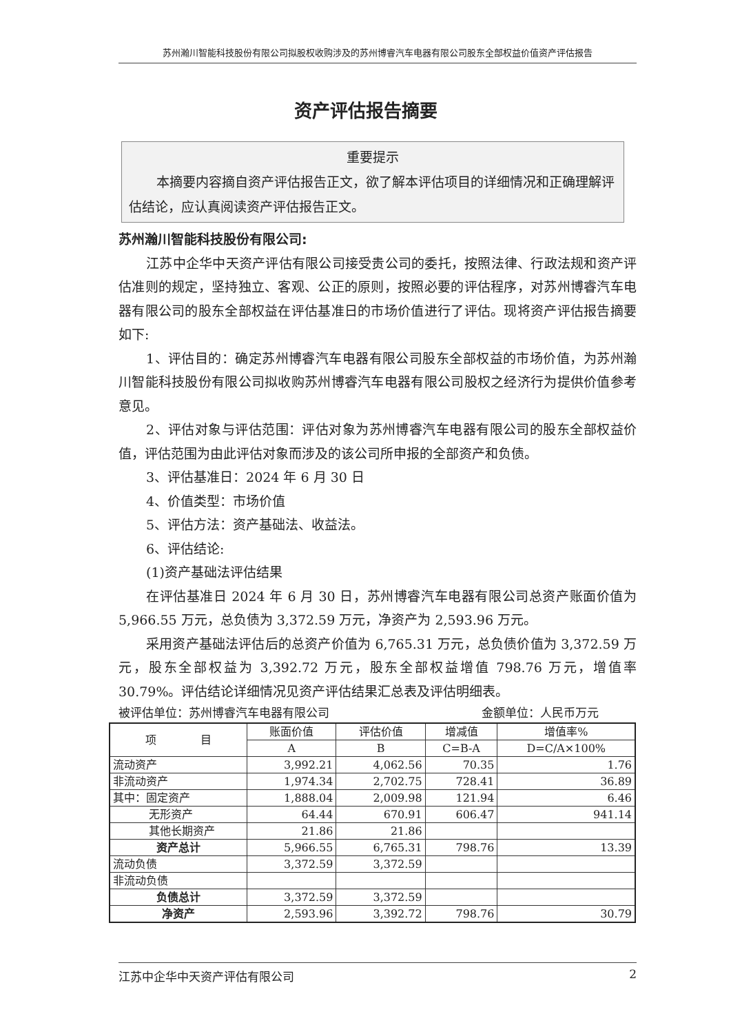苏州瀚川智能科技股份有限公司拟股权收购涉及的苏州博睿汽车电器有限公司股东全部权益价值资产评估报告
资产评估报告摘要
重要提示
本摘要内容摘自资产评估报告正文，欲了解本评估项目的详细情况和正确理解评估结论，应认真阅读资产评估报告正文。
苏州瀚川智能科技股份有限公司:
江苏中企华中天资产评估有限公司接受贵公司的委托，按照法律、行政法规和资产评估准则的规定，坚持独立、客观、公正的原则，按照必要的评估程序，对苏州博睿汽车电器有限公司的股东全部权益在评估基准日的市场价值进行了评估。现将资产评估报告摘要如下:
1、评估目的：确定苏州博睿汽车电器有限公司股东全部权益的市场价值，为苏州瀚川智能科技股份有限公司拟收购苏州博睿汽车电器有限公司股权之经济行为提供价值参考意见。
2、评估对象与评估范围：评估对象为苏州博睿汽车电器有限公司的股东全部权益价值，评估范围为由此评估对象而涉及的该公司所申报的全部资产和负债。
3、评估基准日：2024 年 6 月 30 日
4、价值类型：市场价值
5、评估方法：资产基础法、收益法。
6、评估结论:
(1)资产基础法评估结果
在评估基准日 2024 年 6 月 30 日，苏州博睿汽车电器有限公司总资产账面价值为 5,966.55 万元，总负债为 3,372.59 万元，净资产为 2,593.96 万元。
采用资产基础法评估后的总资产价值为 6,765.31 万元，总负债价值为 3,372.59 万元，股东全部权益为 3,392.72 万元，股东全部权益增值 798.76 万元，增值率 30.79%。评估结论详细情况见资产评估结果汇总表及评估明细表。
被评估单位：苏州博睿汽车电器有限公司 金额单位：人民币万元
| 项 目 | 账面价值 | 评估价值 | 增减值 | 增值率% |
| --- | --- | --- | --- | --- |
| | A | B | C=B-A | D=C/A×100% |
| 流动资产 | 3,992.21 | 4,062.56 | 70.35 | 1.76 |
| 非流动资产 | 1,974.34 | 2,702.75 | 728.41 | 36.89 |
| 其中：固定资产 | 1,888.04 | 2,009.98 | 121.94 | 6.46 |
| 无形资产 | 64.44 | 670.91 | 606.47 | 941.14 |
| 其他长期资产 | 21.86 | 21.86 | | |
| 资产总计 | 5,966.55 | 6,765.31 | 798.76 | 13.39 |
| 流动负债 | 3,372.59 | 3,372.59 | | |
| 非流动负债 | | | | |
| 负债总计 | 3,372.59 | 3,372.59 | | |
| 净资产 | 2,593.96 | 3,392.72 | 798.76 | 30.79 |
江苏中企华中天资产评估有限公司 2